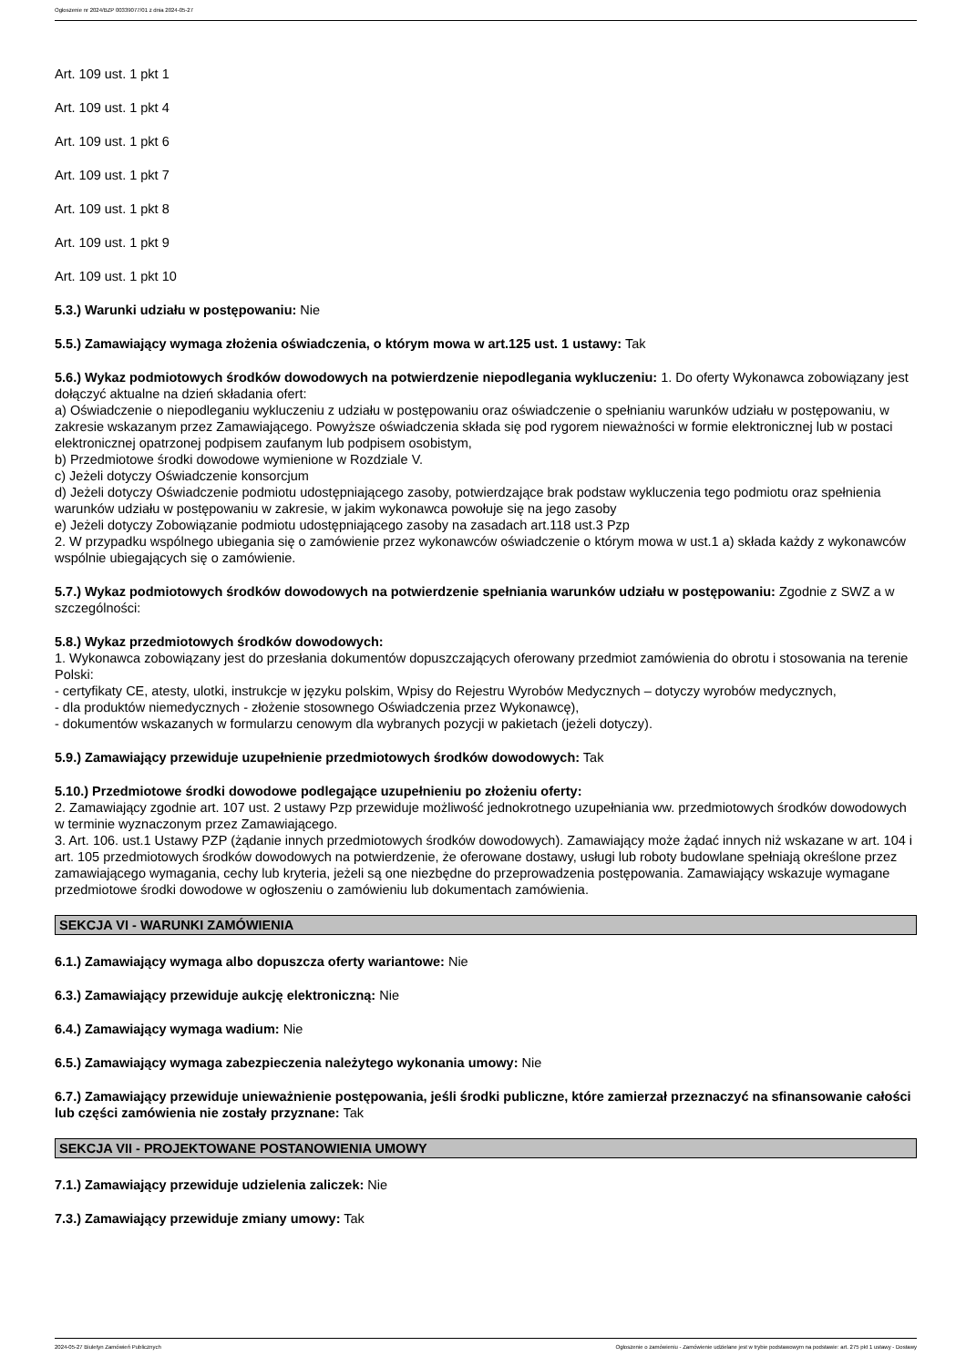Ogłoszenie nr 2024/BZP 00339077/01 z dnia 2024-05-27
Art. 109 ust. 1 pkt 1
Art. 109 ust. 1 pkt 4
Art. 109 ust. 1 pkt 6
Art. 109 ust. 1 pkt 7
Art. 109 ust. 1 pkt 8
Art. 109 ust. 1 pkt 9
Art. 109 ust. 1 pkt 10
5.3.) Warunki udziału w postępowaniu: Nie
5.5.) Zamawiający wymaga złożenia oświadczenia, o którym mowa w art.125 ust. 1 ustawy: Tak
5.6.) Wykaz podmiotowych środków dowodowych na potwierdzenie niepodlegania wykluczeniu: 1. Do oferty Wykonawca zobowiązany jest dołączyć aktualne na dzień składania ofert:
a) Oświadczenie o niepodleganiu wykluczeniu z udziału w postępowaniu oraz oświadczenie o spełnianiu warunków udziału w postępowaniu, w zakresie wskazanym przez Zamawiającego. Powyższe oświadczenia składa się pod rygorem nieważności w formie elektronicznej lub w postaci elektronicznej opatrzonej podpisem zaufanym lub podpisem osobistym,
b) Przedmiotowe środki dowodowe wymienione w Rozdziale V.
c) Jeżeli dotyczy Oświadczenie konsorcjum
d) Jeżeli dotyczy Oświadczenie podmiotu udostępniającego zasoby, potwierdzające brak podstaw wykluczenia tego podmiotu oraz spełnienia warunków udziału w postępowaniu w zakresie, w jakim wykonawca powołuje się na jego zasoby
e) Jeżeli dotyczy Zobowiązanie podmiotu udostępniającego zasoby na zasadach art.118 ust.3 Pzp
2. W przypadku wspólnego ubiegania się o zamówienie przez wykonawców oświadczenie o którym mowa w ust.1 a) składa każdy z wykonawców wspólnie ubiegających się o zamówienie.
5.7.) Wykaz podmiotowych środków dowodowych na potwierdzenie spełniania warunków udziału w postępowaniu: Zgodnie z SWZ a w szczególności:
5.8.) Wykaz przedmiotowych środków dowodowych:
1. Wykonawca zobowiązany jest do przesłania dokumentów dopuszczających oferowany przedmiot zamówienia do obrotu i stosowania na terenie Polski:
- certyfikaty CE, atesty, ulotki, instrukcje w języku polskim, Wpisy do Rejestru Wyrobów Medycznych – dotyczy wyrobów medycznych,
- dla produktów niemedycznych - złożenie stosownego Oświadczenia przez Wykonawcę),
- dokumentów wskazanych w formularzu cenowym dla wybranych pozycji w pakietach (jeżeli dotyczy).
5.9.) Zamawiający przewiduje uzupełnienie przedmiotowych środków dowodowych: Tak
5.10.) Przedmiotowe środki dowodowe podlegające uzupełnieniu po złożeniu oferty:
2. Zamawiający zgodnie art. 107 ust. 2 ustawy Pzp przewiduje możliwość jednokrotnego uzupełniania ww. przedmiotowych środków dowodowych w terminie wyznaczonym przez Zamawiającego.
3. Art. 106. ust.1 Ustawy PZP (żądanie innych przedmiotowych środków dowodowych). Zamawiający może żądać innych niż wskazane w art. 104 i art. 105 przedmiotowych środków dowodowych na potwierdzenie, że oferowane dostawy, usługi lub roboty budowlane spełniają określone przez zamawiającego wymagania, cechy lub kryteria, jeżeli są one niezbędne do przeprowadzenia postępowania. Zamawiający wskazuje wymagane przedmiotowe środki dowodowe w ogłoszeniu o zamówieniu lub dokumentach zamówienia.
SEKCJA VI - WARUNKI ZAMÓWIENIA
6.1.) Zamawiający wymaga albo dopuszcza oferty wariantowe: Nie
6.3.) Zamawiający przewiduje aukcję elektroniczną: Nie
6.4.) Zamawiający wymaga wadium: Nie
6.5.) Zamawiający wymaga zabezpieczenia należytego wykonania umowy: Nie
6.7.) Zamawiający przewiduje unieważnienie postępowania, jeśli środki publiczne, które zamierzał przeznaczyć na sfinansowanie całości lub części zamówienia nie zostały przyznane: Tak
SEKCJA VII - PROJEKTOWANE POSTANOWIENIA UMOWY
7.1.) Zamawiający przewiduje udzielenia zaliczek: Nie
7.3.) Zamawiający przewiduje zmiany umowy: Tak
2024-05-27 Biuletyn Zamówień Publicznych Ogłoszenie o zamówieniu - Zamówienie udzielane jest w trybie podstawowym na podstawie: art. 275 pkt 1 ustawy - Dostawy